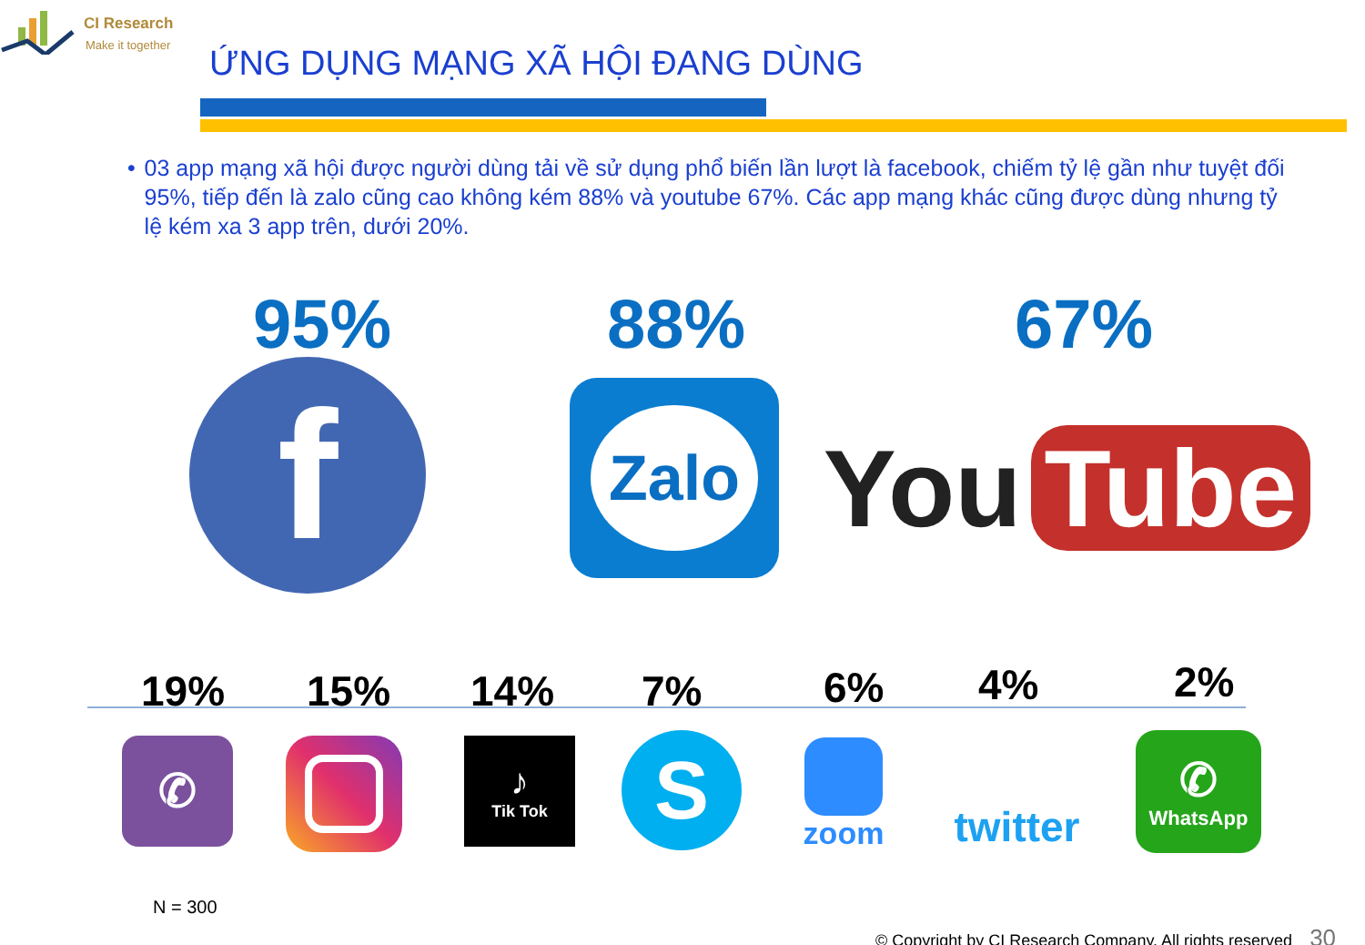CI Research
Make it together
ỨNG DỤNG MẠNG XÃ HỘI ĐANG DÙNG
• 03 app mạng xã hội được người dùng tải về sử dụng phổ biến lần lượt là facebook, chiếm tỷ lệ gần như tuyệt đối 95%, tiếp đến là zalo cũng cao không kém 88% và youtube 67%. Các app mạng khác cũng được dùng nhưng tỷ lệ kém xa 3 app trên, dưới 20%.
95% 88% 67%
f Zalo
You Tube
19% 15% 14% 7% 6% 4% 2%
✆ ♪
Tik Tok
S zoom twitter ✆
WhatsApp
N = 300
© Copyright by CI Research Company. All rights reserved 30